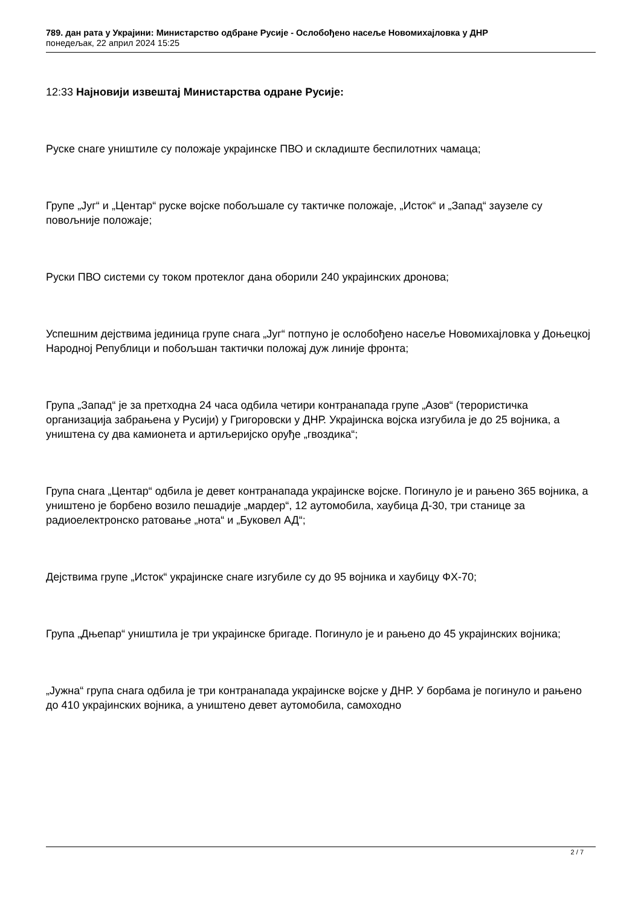789. дан рата у Украјини: Министарство одбране Русије - Ослобођено насеље Новомихајловка у ДНР
понедељак, 22 април 2024 15:25
12:33 Најновији извештај Министарства одране Русије:
Руске снаге уништиле су положаје украјинске ПВО и складиште беспилотних чамаца;
Групе „Југ“ и „Центар“ руске војске побољшале су тактичке положаје, „Исток“ и „Запад“ заузеле су повољније положаје;
Руски ПВО системи су током протеклог дана оборили 240 украјинских дронова;
Успешним дејствима јединица групе снага „Југ“ потпуно је ослобођено насеље Новомихајловка у Доњецкој Народној Републици и побољшан тактички положај дуж линије фронта;
Група „Запад“ је за претходна 24 часа одбила четири контранапада групе „Азов“ (терористичка организација забрањена у Русији) у Григоровски у ДНР. Украјинска војска изгубила је до 25 војника, а уништена су два камионета и артиљеријско оруђе „гвоздика“;
Група снага „Центар“ одбила је девет контранапада украјинске војске. Погинуло је и рањено 365 војника, а уништено је борбено возило пешадије „мардер“, 12 аутомобила, хаубица Д-30, три станице за радиоелектронско ратовање „нота“ и „Буковел АД“;
Дејствима групе „Исток“ украјинске снаге изгубиле су до 95 војника и хаубицу ФХ-70;
Група „Дњепар“ уништила је три украјинске бригаде. Погинуло је и рањено до 45 украјинских војника;
„Јужна“ група снага одбила је три контранапада украјинске војске у ДНР. У борбама је погинуло и рањено до 410 украјинских војника, а уништено девет аутомобила, самоходно
2 / 7